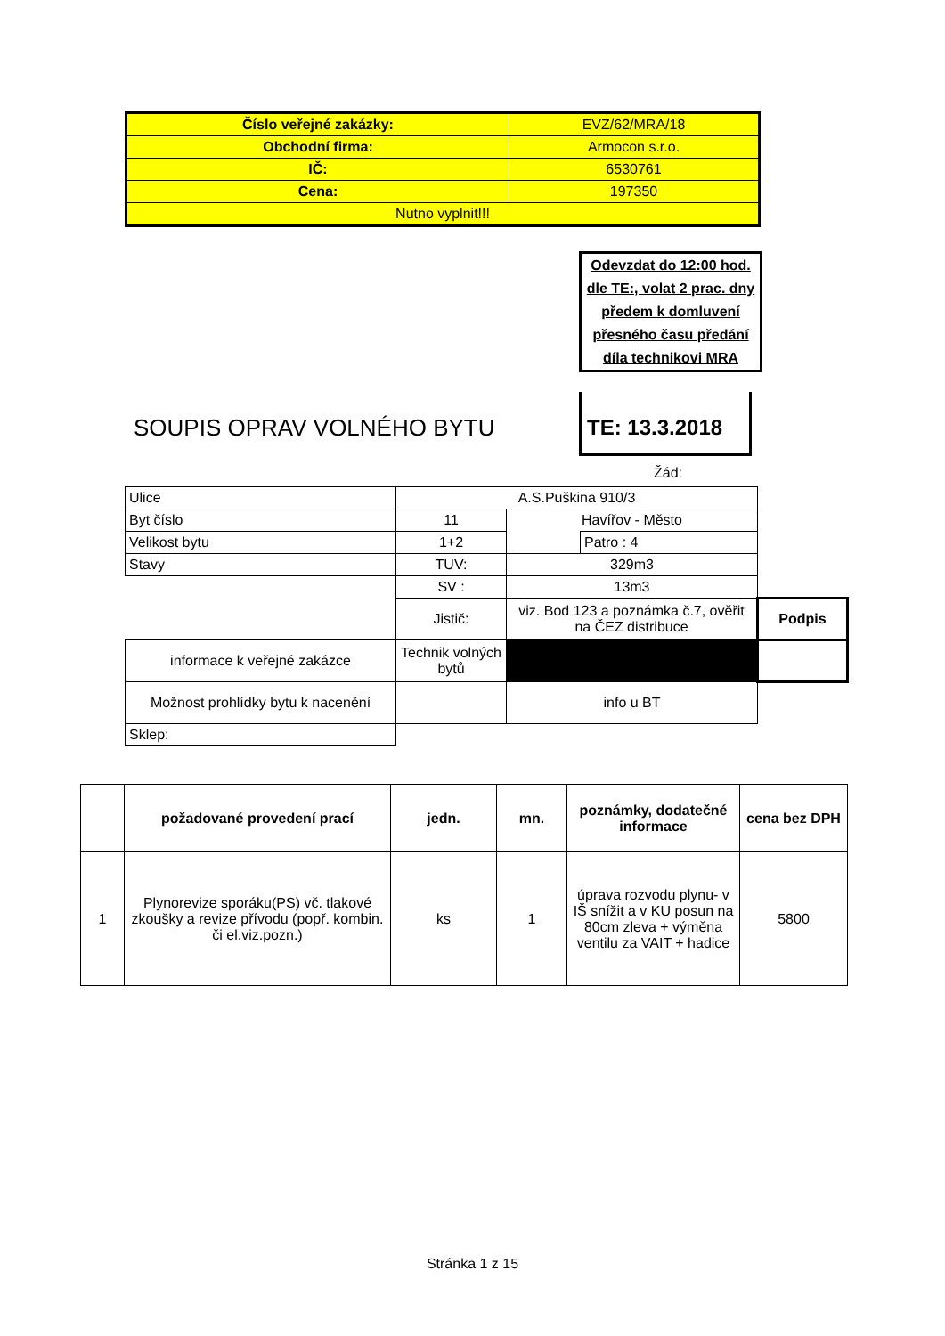| Číslo veřejné zakázky: | EVZ/62/MRA/18 |
| Obchodní firma: | Armocon s.r.o. |
| IČ: | 6530761 |
| Cena: | 197350 |
| Nutno vyplnit!!! | |
Odevzdat do 12:00 hod. dle TE:, volat 2 prac. dny předem k domluvení přesného času předání díla technikovi MRA
SOUPIS OPRAV VOLNÉHO BYTU
TE: 13.3.2018
Žád:
| Ulice | A.S.Puškina 910/3 | | | |
| Byt číslo | 11 | Havířov - Město | | |
| Velikost bytu | 1+2 | | Patro : 4 | |
| Stavy | TUV: | 329m3 | | |
| | SV : | 13m3 | | |
| | Jistič: | viz. Bod 123 a poznámka č.7, ověřit na ČEZ distribuce | | Podpis |
| informace k veřejné zakázce | Technik volných bytů | | | |
| Možnost prohlídky bytu k nacenění | | info u BT | | |
| Sklep: | | | | |
| | požadované provedení prací | jedn. | mn. | poznámky, dodatečné informace | cena bez DPH |
| --- | --- | --- | --- | --- | --- |
| 1 | Plynorevize sporáku(PS) vč. tlakové zkoušky a revize přívodu (popř. kombin. či el.viz.pozn.) | ks | 1 | úprava rozvodu plynu- v IŠ snížit a v KU posun na 80cm zleva + výměna ventilu za VAIT + hadice | 5800 |
Stránka 1 z 15